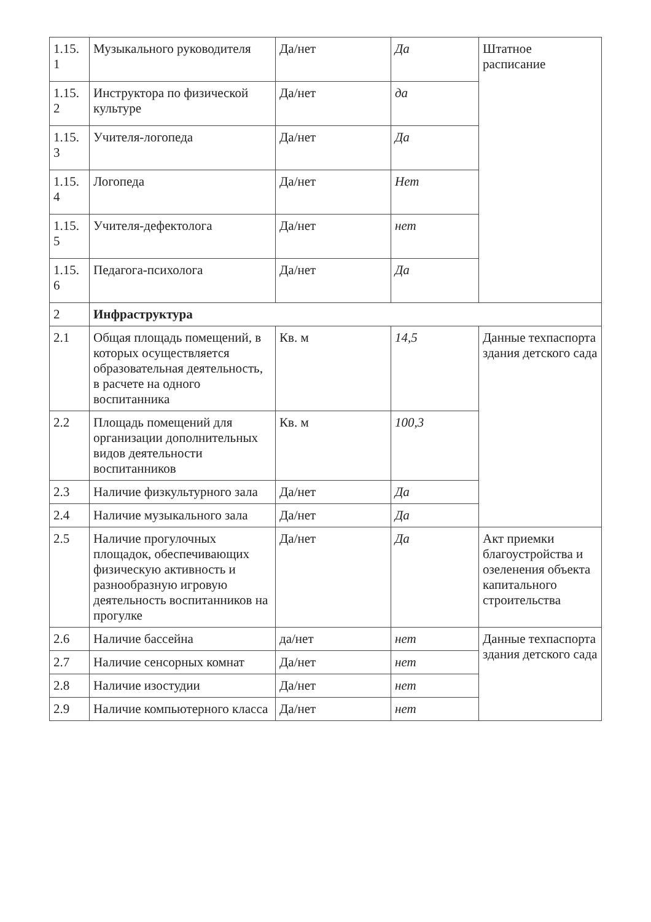| 1.15. 1 | Музыкального руководителя | Да/нет | Да | Штатное расписание |
| 1.15. 2 | Инструктора по физической культуре | Да/нет | да | |
| 1.15. 3 | Учителя-логопеда | Да/нет | Да | |
| 1.15. 4 | Логопеда | Да/нет | Нет | |
| 1.15. 5 | Учителя-дефектолога | Да/нет | нет | |
| 1.15. 6 | Педагога-психолога | Да/нет | Да | |
| 2 | Инфраструктура | | | |
| 2.1 | Общая площадь помещений, в которых осуществляется образовательная деятельность, в расчете на одного воспитанника | Кв. м | 14,5 | Данные техпаспорта здания детского сада |
| 2.2 | Площадь помещений для организации дополнительных видов деятельности воспитанников | Кв. м | 100,3 | |
| 2.3 | Наличие физкультурного зала | Да/нет | Да | |
| 2.4 | Наличие музыкального зала | Да/нет | Да | |
| 2.5 | Наличие прогулочных площадок, обеспечивающих физическую активность и разнообразную игровую деятельность воспитанников на прогулке | Да/нет | Да | Акт приемки благоустройства и озеленения объекта капитального строительства |
| 2.6 | Наличие бассейна | да/нет | нет | Данные техпаспорта здания детского сада |
| 2.7 | Наличие сенсорных комнат | Да/нет | нет | |
| 2.8 | Наличие изостудии | Да/нет | нет | |
| 2.9 | Наличие компьютерного класса | Да/нет | нет | |